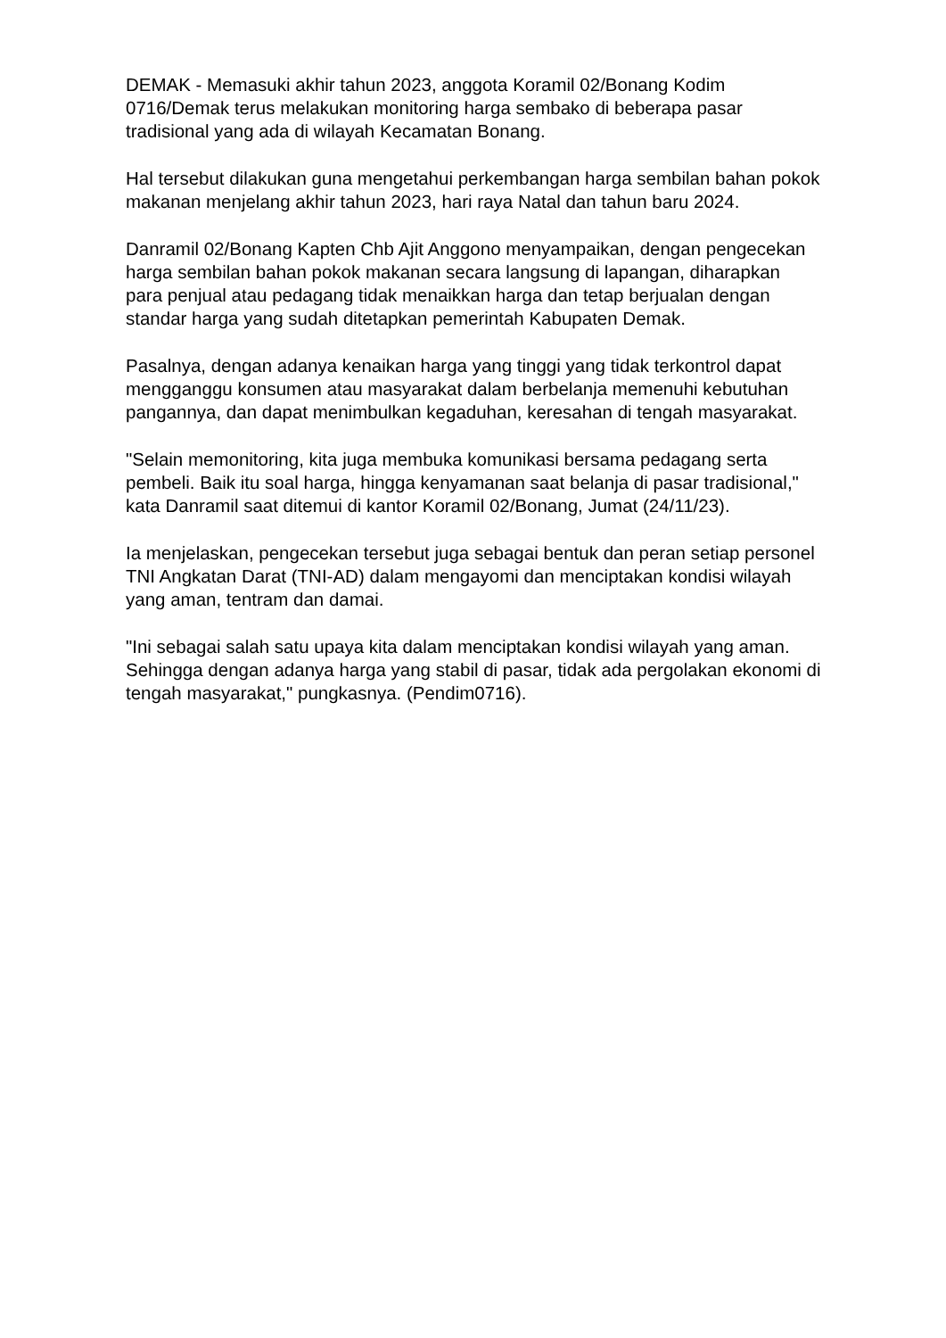DEMAK - Memasuki akhir tahun 2023, anggota Koramil 02/Bonang Kodim 0716/Demak terus melakukan monitoring harga sembako di beberapa pasar tradisional yang ada di wilayah Kecamatan Bonang.
Hal tersebut dilakukan guna mengetahui perkembangan harga sembilan bahan pokok makanan menjelang akhir tahun 2023, hari raya Natal dan tahun baru 2024.
Danramil 02/Bonang Kapten Chb Ajit Anggono menyampaikan, dengan pengecekan harga sembilan bahan pokok makanan secara langsung di lapangan, diharapkan para penjual atau pedagang tidak menaikkan harga dan tetap berjualan dengan standar harga yang sudah ditetapkan pemerintah Kabupaten Demak.
Pasalnya, dengan adanya kenaikan harga yang tinggi yang tidak terkontrol dapat mengganggu konsumen atau masyarakat dalam berbelanja memenuhi kebutuhan pangannya, dan dapat menimbulkan kegaduhan, keresahan di tengah masyarakat.
"Selain memonitoring, kita juga membuka komunikasi bersama pedagang serta pembeli. Baik itu soal harga, hingga kenyamanan saat belanja di pasar tradisional," kata Danramil saat ditemui di kantor Koramil 02/Bonang, Jumat (24/11/23).
Ia menjelaskan, pengecekan tersebut juga sebagai bentuk dan peran setiap personel TNI Angkatan Darat (TNI-AD) dalam mengayomi dan menciptakan kondisi wilayah yang aman, tentram dan damai.
"Ini sebagai salah satu upaya kita dalam menciptakan kondisi wilayah yang aman. Sehingga dengan adanya harga yang stabil di pasar, tidak ada pergolakan ekonomi di tengah masyarakat," pungkasnya. (Pendim0716).